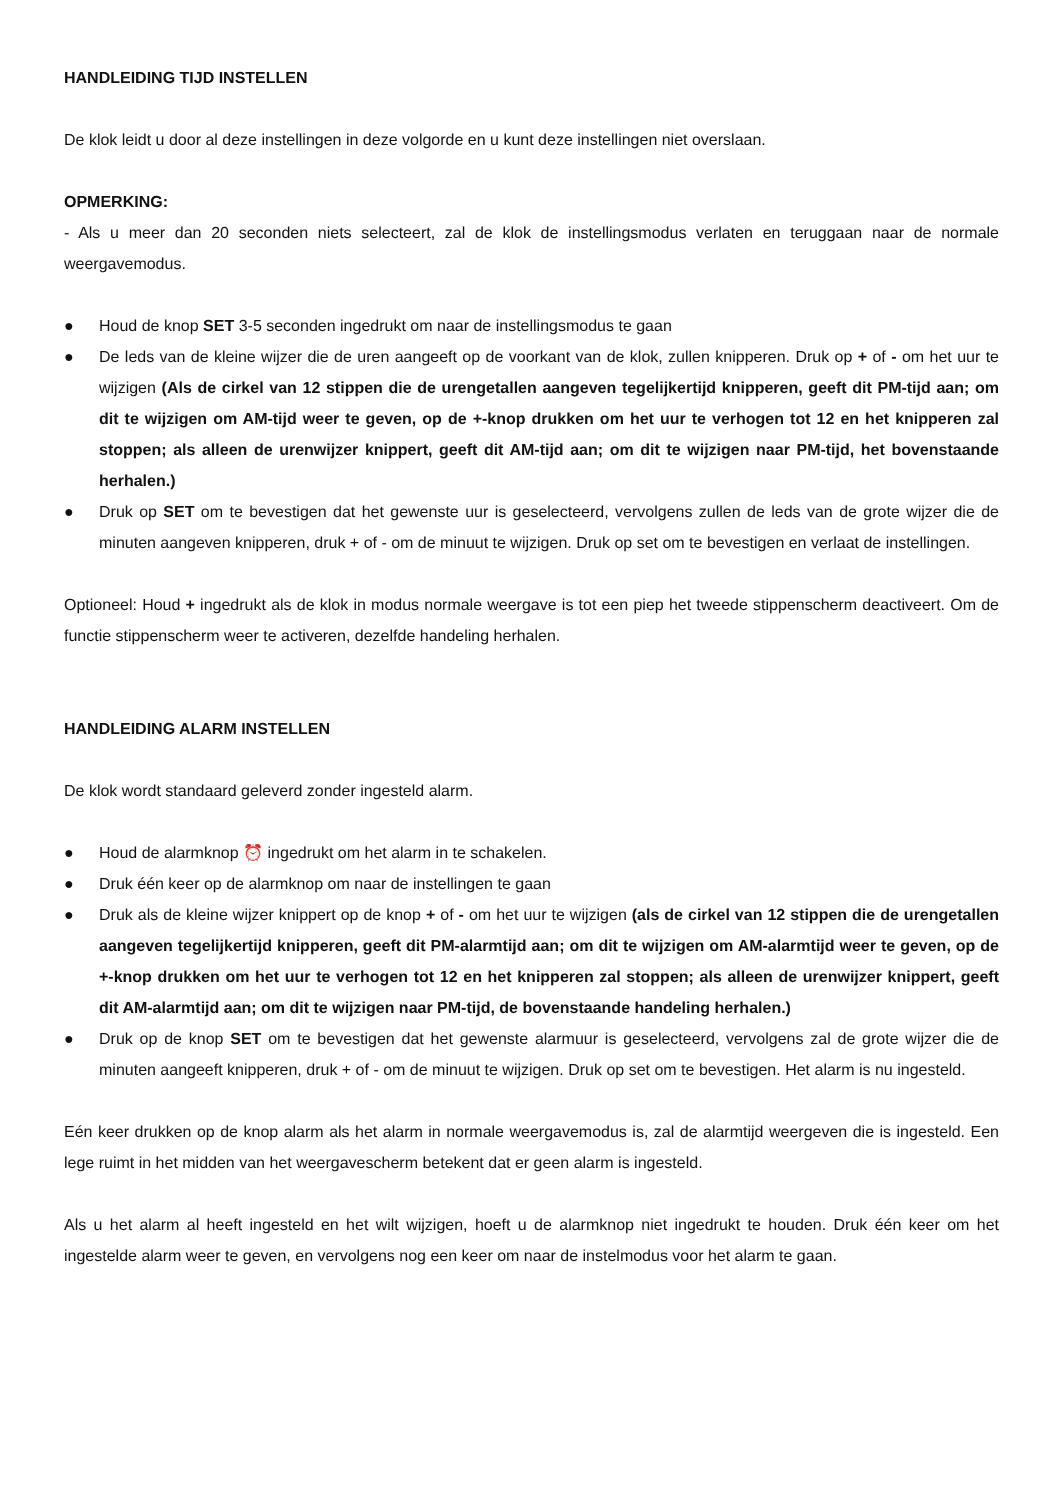HANDLEIDING TIJD INSTELLEN
De klok leidt u door al deze instellingen in deze volgorde en u kunt deze instellingen niet overslaan.
OPMERKING:
- Als u meer dan 20 seconden niets selecteert, zal de klok de instellingsmodus verlaten en teruggaan naar de normale weergavemodus.
● Houd de knop SET 3-5 seconden ingedrukt om naar de instellingsmodus te gaan
● De leds van de kleine wijzer die de uren aangeeft op de voorkant van de klok, zullen knipperen. Druk op + of - om het uur te wijzigen (Als de cirkel van 12 stippen die de urengetallen aangeven tegelijkertijd knipperen, geeft dit PM-tijd aan; om dit te wijzigen om AM-tijd weer te geven, op de +-knop drukken om het uur te verhogen tot 12 en het knipperen zal stoppen; als alleen de urenwijzer knippert, geeft dit AM-tijd aan; om dit te wijzigen naar PM-tijd, het bovenstaande herhalen.)
● Druk op SET om te bevestigen dat het gewenste uur is geselecteerd, vervolgens zullen de leds van de grote wijzer die de minuten aangeven knipperen, druk + of - om de minuut te wijzigen. Druk op set om te bevestigen en verlaat de instellingen.
Optioneel: Houd + ingedrukt als de klok in modus normale weergave is tot een piep het tweede stippenscherm deactiveert. Om de functie stippenscherm weer te activeren, dezelfde handeling herhalen.
HANDLEIDING ALARM INSTELLEN
De klok wordt standaard geleverd zonder ingesteld alarm.
● Houd de alarmknop ⏰ ingedrukt om het alarm in te schakelen.
● Druk één keer op de alarmknop om naar de instellingen te gaan
● Druk als de kleine wijzer knippert op de knop + of - om het uur te wijzigen (als de cirkel van 12 stippen die de urengetallen aangeven tegelijkertijd knipperen, geeft dit PM-alarmtijd aan; om dit te wijzigen om AM-alarmtijd weer te geven, op de +-knop drukken om het uur te verhogen tot 12 en het knipperen zal stoppen; als alleen de urenwijzer knippert, geeft dit AM-alarmtijd aan; om dit te wijzigen naar PM-tijd, de bovenstaande handeling herhalen.)
● Druk op de knop SET om te bevestigen dat het gewenste alarmuur is geselecteerd, vervolgens zal de grote wijzer die de minuten aangeeft knipperen, druk + of - om de minuut te wijzigen. Druk op set om te bevestigen. Het alarm is nu ingesteld.
Eén keer drukken op de knop alarm als het alarm in normale weergavemodus is, zal de alarmtijd weergeven die is ingesteld. Een lege ruimt in het midden van het weergavescherm betekent dat er geen alarm is ingesteld.
Als u het alarm al heeft ingesteld en het wilt wijzigen, hoeft u de alarmknop niet ingedrukt te houden. Druk één keer om het ingestelde alarm weer te geven, en vervolgens nog een keer om naar de instelmodus voor het alarm te gaan.